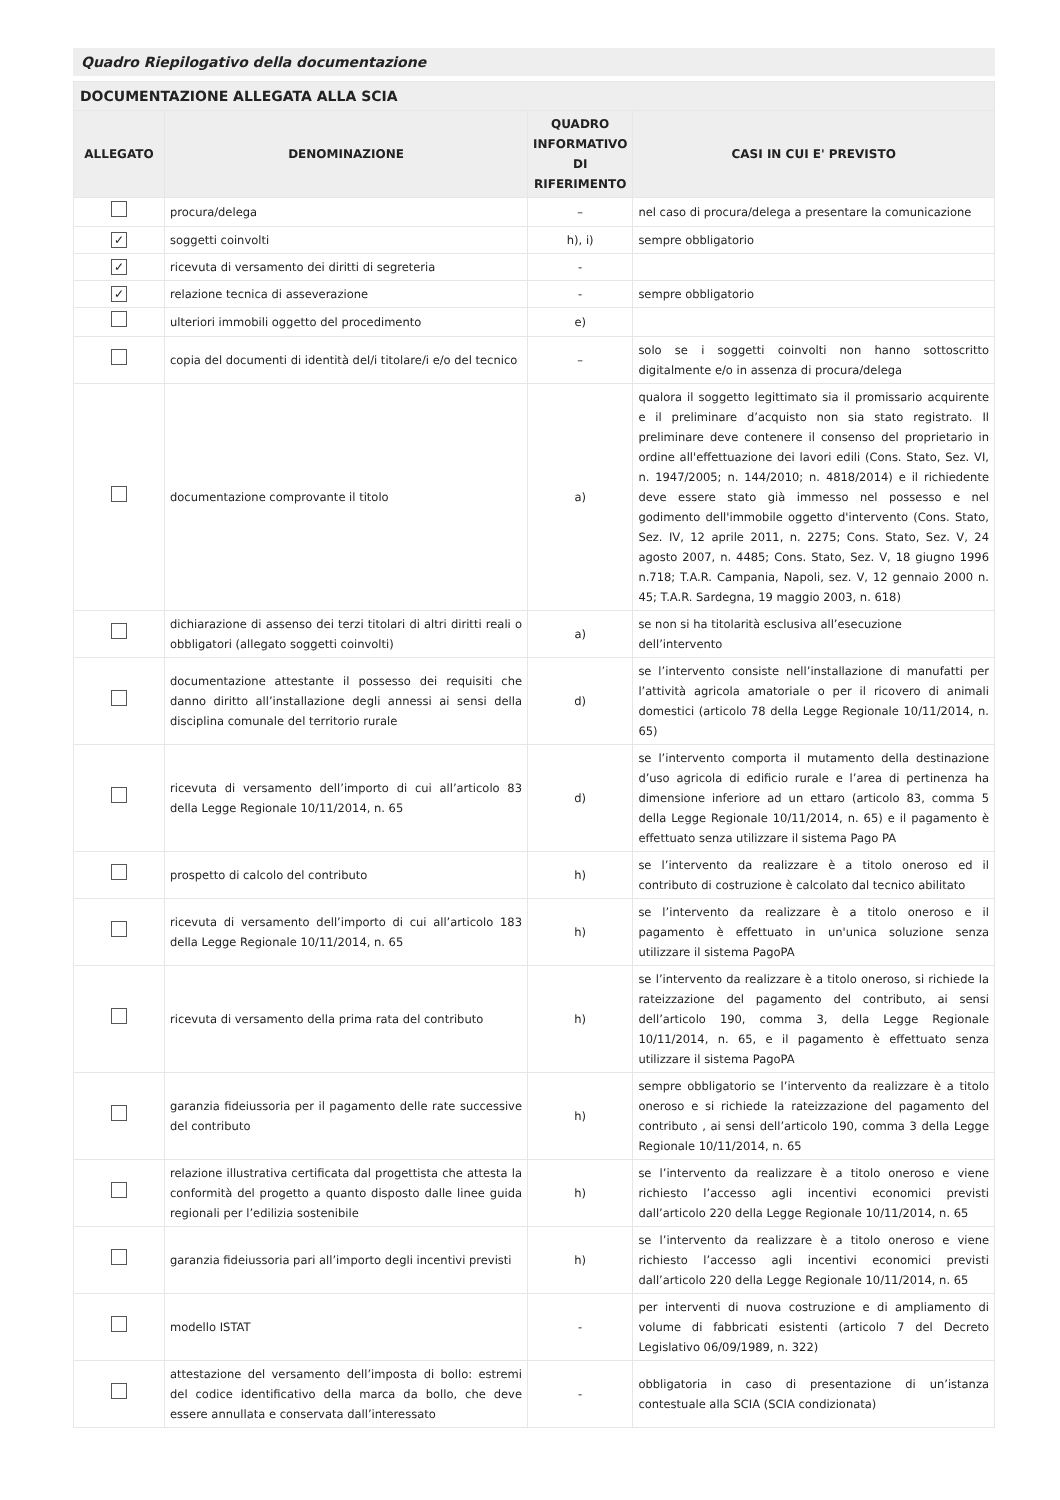Quadro Riepilogativo della documentazione
| DOCUMENTAZIONE ALLEGATA ALLA SCIA | | | |
| --- | --- | --- | --- |
| ALLEGATO | DENOMINAZIONE | QUADRO INFORMATIVO DI RIFERIMENTO | CASI IN CUI E' PREVISTO |
| | procura/delega | – | nel caso di procura/delega a presentare la comunicazione |
| ✓ | soggetti coinvolti | h), i) | sempre obbligatorio |
| ✓ | ricevuta di versamento dei diritti di segreteria | - | |
| ✓ | relazione tecnica di asseverazione | - | sempre obbligatorio |
| | ulteriori immobili oggetto del procedimento | e) | |
| | copia del documenti di identità del/i titolare/i e/o del tecnico | – | solo se i soggetti coinvolti non hanno sottoscritto digitalmente e/o in assenza di procura/delega |
| | documentazione comprovante il titolo | a) | qualora il soggetto legittimato sia il promissario acquirente e il preliminare d’acquisto non sia stato registrato. Il preliminare deve contenere il consenso del proprietario in ordine all'effettuazione dei lavori edili (Cons. Stato, Sez. VI, n. 1947/2005; n. 144/2010; n. 4818/2014) e il richiedente deve essere stato già immesso nel possesso e nel godimento dell'immobile oggetto d'intervento (Cons. Stato, Sez. IV, 12 aprile 2011, n. 2275; Cons. Stato, Sez. V, 24 agosto 2007, n. 4485; Cons. Stato, Sez. V, 18 giugno 1996 n.718; T.A.R. Campania, Napoli, sez. V, 12 gennaio 2000 n. 45; T.A.R. Sardegna, 19 maggio 2003, n. 618) |
| | dichiarazione di assenso dei terzi titolari di altri diritti reali o obbligatori (allegato soggetti coinvolti) | a) | se non si ha titolarità esclusiva all’esecuzione dell’intervento |
| | documentazione attestante il possesso dei requisiti che danno diritto all’installazione degli annessi ai sensi della disciplina comunale del territorio rurale | d) | se l’intervento consiste nell’installazione di manufatti per l’attività agricola amatoriale o per il ricovero di animali domestici (articolo 78 della Legge Regionale 10/11/2014, n. 65) |
| | ricevuta di versamento dell’importo di cui all’articolo 83 della Legge Regionale 10/11/2014, n. 65 | d) | se l’intervento comporta il mutamento della destinazione d’uso agricola di edificio rurale e l’area di pertinenza ha dimensione inferiore ad un ettaro (articolo 83, comma 5 della Legge Regionale 10/11/2014, n. 65) e il pagamento è effettuato senza utilizzare il sistema Pago PA |
| | prospetto di calcolo del contributo | h) | se l’intervento da realizzare è a titolo oneroso ed il contributo di costruzione è calcolato dal tecnico abilitato |
| | ricevuta di versamento dell’importo di cui all’articolo 183 della Legge Regionale 10/11/2014, n. 65 | h) | se l’intervento da realizzare è a titolo oneroso e il pagamento è effettuato in un'unica soluzione senza utilizzare il sistema PagoPA |
| | ricevuta di versamento della prima rata del contributo | h) | se l’intervento da realizzare è a titolo oneroso, si richiede la rateizzazione del pagamento del contributo, ai sensi dell’articolo 190, comma 3, della Legge Regionale 10/11/2014, n. 65, e il pagamento è effettuato senza utilizzare il sistema PagoPA |
| | garanzia fideiussoria per il pagamento delle rate successive del contributo | h) | sempre obbligatorio se l’intervento da realizzare è a titolo oneroso e si richiede la rateizzazione del pagamento del contributo , ai sensi dell’articolo 190, comma 3 della Legge Regionale 10/11/2014, n. 65 |
| | relazione illustrativa certificata dal progettista che attesta la conformità del progetto a quanto disposto dalle linee guida regionali per l’edilizia sostenibile | h) | se l’intervento da realizzare è a titolo oneroso e viene richiesto l’accesso agli incentivi economici previsti dall’articolo 220 della Legge Regionale 10/11/2014, n. 65 |
| | garanzia fideiussoria pari all’importo degli incentivi previsti | h) | se l’intervento da realizzare è a titolo oneroso e viene richiesto l’accesso agli incentivi economici previsti dall’articolo 220 della Legge Regionale 10/11/2014, n. 65 |
| | modello ISTAT | - | per interventi di nuova costruzione e di ampliamento di volume di fabbricati esistenti (articolo 7 del Decreto Legislativo 06/09/1989, n. 322) |
| | attestazione del versamento dell’imposta di bollo: estremi del codice identificativo della marca da bollo, che deve essere annullata e conservata dall’interessato | - | obbligatoria in caso di presentazione di un’istanza contestuale alla SCIA (SCIA condizionata) |